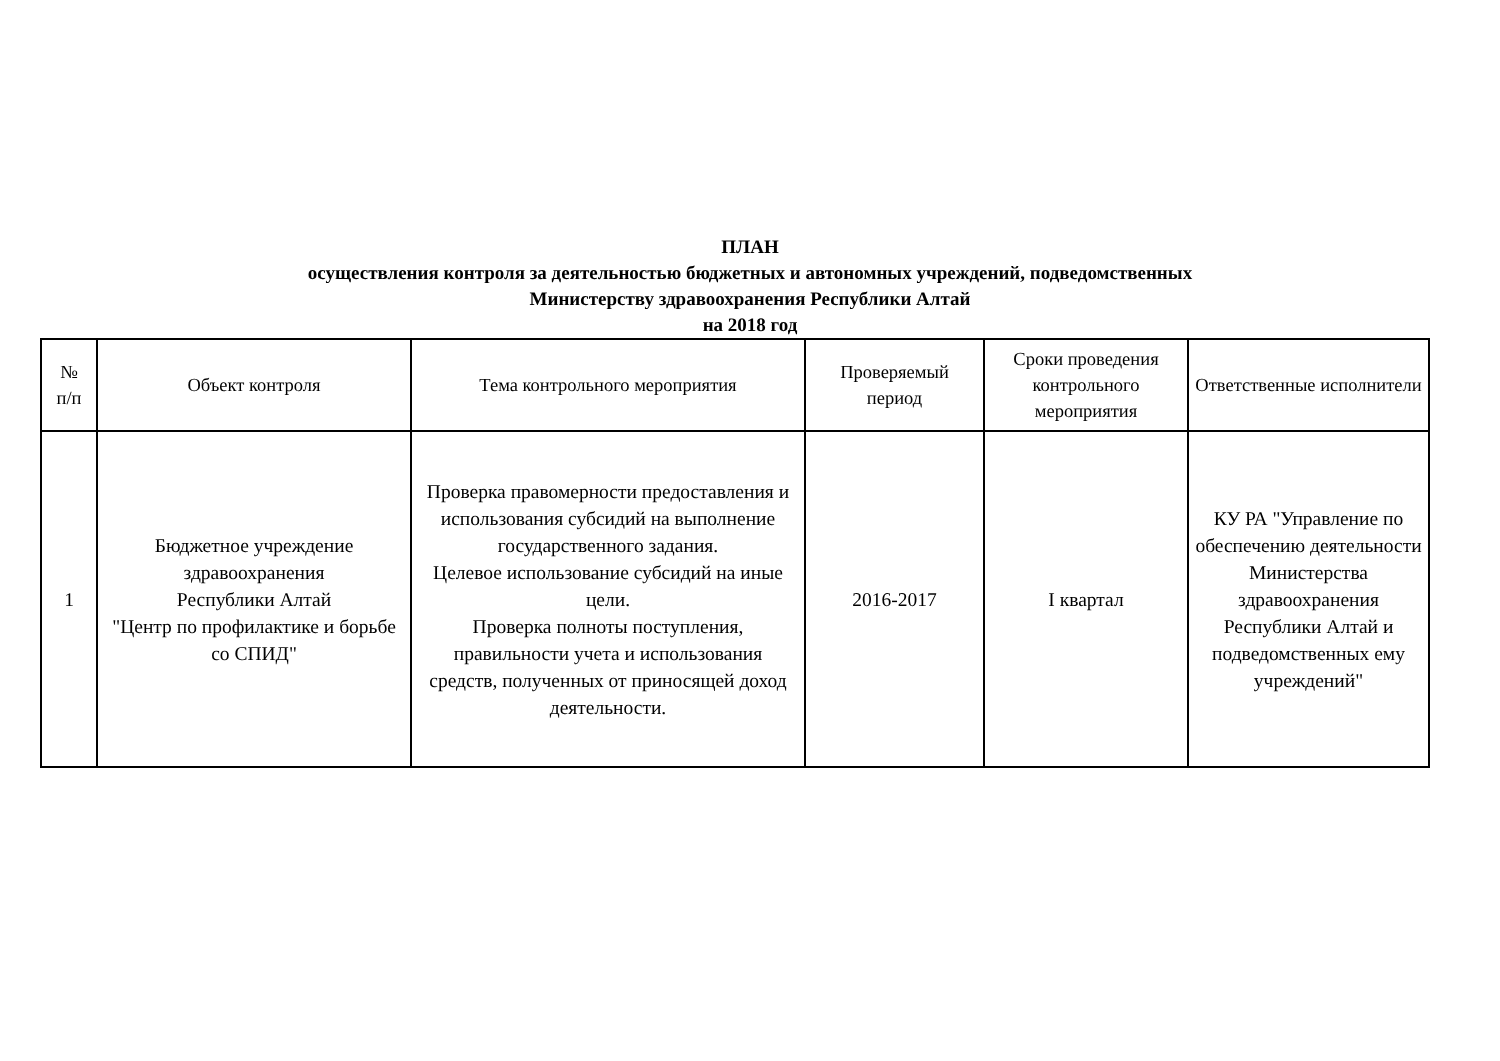ПЛАН
осуществления контроля за деятельностью бюджетных и автономных учреждений, подведомственных
Министерству здравоохранения Республики Алтай
на 2018 год
| № п/п | Объект контроля | Тема контрольного мероприятия | Проверяемый период | Сроки проведения контрольного мероприятия | Ответственные исполнители |
| --- | --- | --- | --- | --- | --- |
| 1 | Бюджетное учреждение здравоохранения Республики Алтай "Центр по профилактике и борьбе со СПИД" | Проверка правомерности предоставления и использования субсидий на выполнение государственного задания. Целевое использование субсидий на иные цели. Проверка полноты поступления, правильности учета и использования средств, полученных от приносящей доход деятельности. | 2016-2017 | I квартал | КУ РА "Управление по обеспечению деятельности Министерства здравоохранения Республики Алтай и подведомственных ему учреждений" |